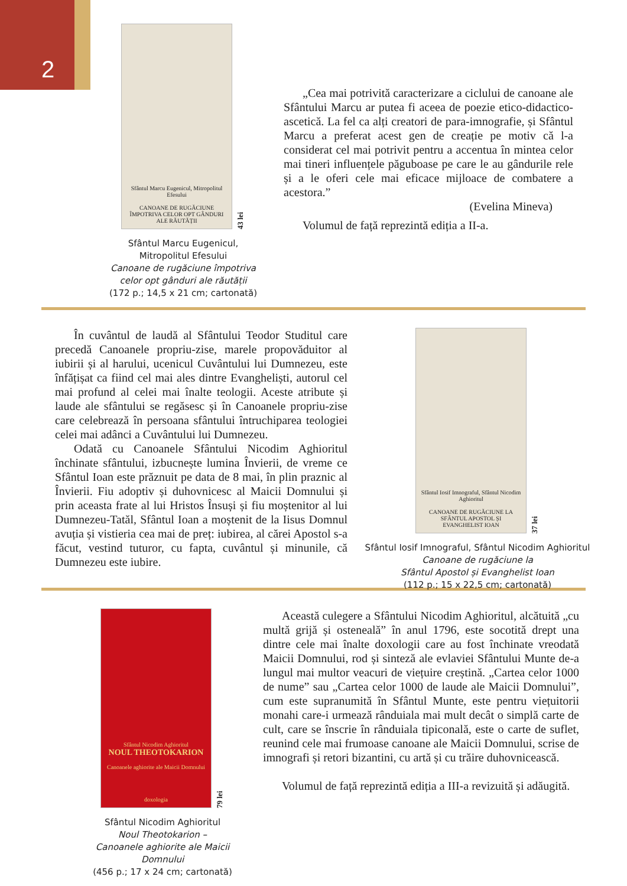2
Sfântul Marcu Eugenicul, Mitropolitul Efesului
CANOANE DE RUGĂCIUNE ÎMPOTRIVA CELOR OPT GÂNDURI ALE RĂUTĂȚII
43 lei
Sfântul Marcu Eugenicul,
Mitropolitul Efesului
Canoane de rugăciune împotriva
celor opt gânduri ale răutății
(172 p.; 14,5 x 21 cm; cartonată)
„Cea mai potrivită caracterizare a ciclului de canoane ale Sfântului Marcu ar putea fi aceea de poezie etico-didactico-ascetică. La fel ca alți creatori de para-imnografie, și Sfântul Marcu a preferat acest gen de creație pe motiv că l-a considerat cel mai potrivit pentru a accentua în mintea celor mai tineri influențele păguboase pe care le au gândurile rele și a le oferi cele mai eficace mijloace de combatere a acestora.”
(Evelina Mineva)
Volumul de față reprezintă ediția a II-a.
În cuvântul de laudă al Sfântului Teodor Studitul care precedă Canoanele propriu-zise, marele propovăduitor al iubirii și al harului, ucenicul Cuvântului lui Dumnezeu, este înfățișat ca fiind cel mai ales dintre Evangheliști, autorul cel mai profund al celei mai înalte teologii. Aceste atribute și laude ale sfântului se regăsesc și în Canoanele propriu-zise care celebrează în persoana sfântului întruchiparea teologiei celei mai adânci a Cuvântului lui Dumnezeu.
Odată cu Canoanele Sfântului Nicodim Aghioritul închinate sfântului, izbucnește lumina Învierii, de vreme ce Sfântul Ioan este prăznuit pe data de 8 mai, în plin praznic al Învierii. Fiu adoptiv și duhovnicesc al Maicii Domnului și prin aceasta frate al lui Hristos Însuși și fiu moștenitor al lui Dumnezeu-Tatăl, Sfântul Ioan a moștenit de la Iisus Domnul avuția și vistieria cea mai de preț: iubirea, al cărei Apostol s-a făcut, vestind tuturor, cu fapta, cuvântul și minunile, că Dumnezeu este iubire.
Sfântul Iosif Imnograful, Sfântul Nicodim Aghioritul
CANOANE DE RUGĂCIUNE LA SFÂNTUL APOSTOL ȘI EVANGHELIST IOAN
37 lei
Sfântul Iosif Imnograful, Sfântul Nicodim Aghioritul
Canoane de rugăciune la
Sfântul Apostol și Evanghelist Ioan
(112 p.; 15 x 22,5 cm; cartonată)
Sfântul Nicodim Aghioritul
NOUL THEOTOKARION
Canoanele aghiorite ale Maicii Domnului
doxologia
79 lei
Sfântul Nicodim Aghioritul
Noul Theotokarion –
Canoanele aghiorite ale Maicii Domnului
(456 p.; 17 x 24 cm; cartonată)
Această culegere a Sfântului Nicodim Aghioritul, alcătuită „cu multă grijă și osteneală” în anul 1796, este socotită drept una dintre cele mai înalte doxologii care au fost închinate vreodată Maicii Domnului, rod și sinteză ale evlaviei Sfântului Munte de-a lungul mai multor veacuri de viețuire creștină. „Cartea celor 1000 de nume” sau „Cartea celor 1000 de laude ale Maicii Domnului”, cum este supranumită în Sfântul Munte, este pentru viețuitorii monahi care-i urmează rânduiala mai mult decât o simplă carte de cult, care se înscrie în rânduiala tipiconală, este o carte de suflet, reunind cele mai frumoase canoane ale Maicii Domnului, scrise de imnografi și retori bizantini, cu artă și cu trăire duhovnicească.
Volumul de față reprezintă ediția a III-a revizuită și adăugită.